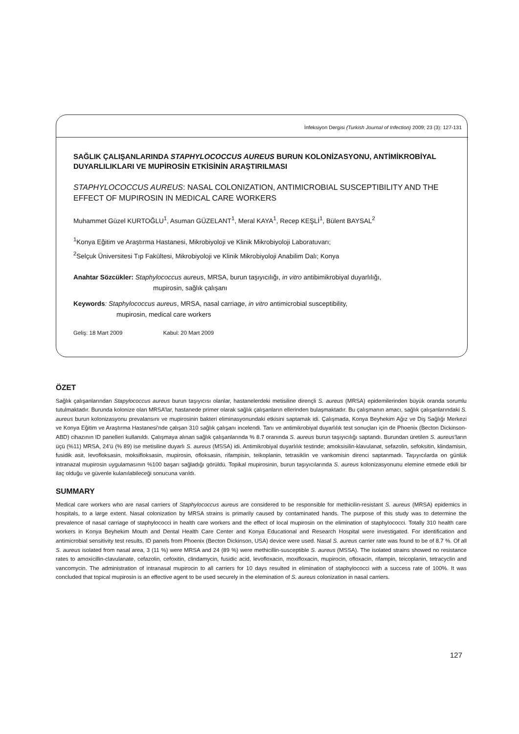İnfeksiyon Dergisi (Turkish Journal of Infection) 2009; 23 (3): 127-131
SAĞLIK ÇALIŞANLARINDA STAPHYLOCOCCUS AUREUS BURUN KOLONİZASYONU, ANTİMİKROBİYAL DUYARLILIKLARI VE MUPİROSİN ETKİSİNİN ARAŞTIRILMASI
STAPHYLOCOCCUS AUREUS: NASAL COLONIZATION, ANTIMICROBIAL SUSCEPTIBILITY AND THE EFFECT OF MUPIROSIN IN MEDICAL CARE WORKERS
Muhammet Güzel KURTOĞLU<sup>1</sup>, Asuman GÜZELANT<sup>1</sup>, Meral KAYA<sup>1</sup>, Recep KEŞLİ<sup>1</sup>, Bülent BAYSAL<sup>2</sup>
<sup>1</sup> Konya Eğitim ve Araştırma Hastanesi, Mikrobiyoloji ve Klinik Mikrobiyoloji Laboratuvarı;
<sup>2</sup> Selçuk Üniversitesi Tıp Fakültesi, Mikrobiyoloji ve Klinik Mikrobiyoloji Anabilim Dalı; Konya
Anahtar Sözcükler: Staphylococcus aureus, MRSA, burun taşıyıcılığı, in vitro antibimikrobiyal duyarlılığı,
mupirosin, sağlık çalışanı
Keywords: Staphylococcus aureus, MRSA, nasal carriage, in vitro antimicrobial susceptibility,
mupirosin, medical care workers
Geliş: 18 Mart 2009 Kabul: 20 Mart 2009
ÖZET
Sağlık çalışanlarından Stapylococcus aureus burun taşıyıcısı olanlar, hastanelerdeki metisiline dirençli S. aureus (MRSA) epidemilerinden büyük oranda sorumlu tutulmaktadır. Burunda kolonize olan MRSA’lar, hastanede primer olarak sağlık çalışanların ellerinden bulaşmaktadır. Bu çalışmanın amacı, sağlık çalışanlarındaki S. aureus burun kolonizasyonu prevalansını ve mupirosinin bakteri eliminasyonundaki etkisini saptamak idi. Çalışmada, Konya Beyhekim Ağız ve Diş Sağlığı Merkezi ve Konya Eğitim ve Araştırma Hastanesi’nde çalışan 310 sağlık çalışanı incelendi. Tanı ve antimikrobiyal duyarlılık test sonuçları için de Phoenix (Becton Dickinson-ABD) cihazının ID panelleri kullanıldı. Çalışmaya alınan sağlık çalışanlarında % 8.7 oranında S. aureus burun taşıyıcılığı saptandı. Burundan üretilen S. aureus’ların üçü (%11) MRSA, 24’ü (% 89) ise metisiline duyarlı S. aureus (MSSA) idi. Antimikrobiyal duyarlılık testinde; amoksisilin-klavulanat, sefazolin, sefoksitin, klindamisin, fusidik asit, levofloksasin, moksifloksasin, mupirosin, ofloksasin, rifampisin, teikoplanin, tetrasiklin ve vankomisin direnci saptanmadı. Taşıyıcılarda on günlük intranazal mupirosin uygulamasının %100 başarı sağladığı görüldü. Topikal mupirosinin, burun taşıyıcılarında S. aureus kolonizasyonunu elemine etmede etkili bir ilaç olduğu ve güvenle kulanılabileceği sonucuna varıldı.
SUMMARY
Medical care workers who are nasal carriers of Staphylococcus aureus are considered to be responsible for methicilin-resistant S. aureus (MRSA) epidemics in hospitals, to a large extent. Nasal colonization by MRSA strains is primarily caused by contaminated hands. The purpose of this study was to determine the prevalence of nasal carriage of staphylococci in health care workers and the effect of local mupirosin on the elimination of staphylococci. Totally 310 health care workers in Konya Beyhekim Mouth and Dental Health Care Center and Konya Educational and Research Hospital were investigated. For identification and antimicrobial sensitivity test results, ID panels from Phoenix (Becton Dickinson, USA) device were used. Nasal S. aureus carrier rate was found to be of 8.7 %. Of all S. aureus isolated from nasal area, 3 (11 %) were MRSA and 24 (89 %) were methicillin-susceptible S. aureus (MSSA). The isolated strains showed no resistance rates to amoxicillin-clavulanate, cefazolin, cefoxitin, clindamycin, fusidic acid, levofloxacin, moxifloxacin, mupirocin, ofloxacin, rifampin, teicoplanin, tetracyclin and vancomycin. The administration of intranasal mupirocin to all carriers for 10 days resulted in elimination of staphylococci with a success rate of 100%. It was concluded that topical mupirosin is an effective agent to be used securely in the elemination of S. aureus colonization in nasal carriers.
127